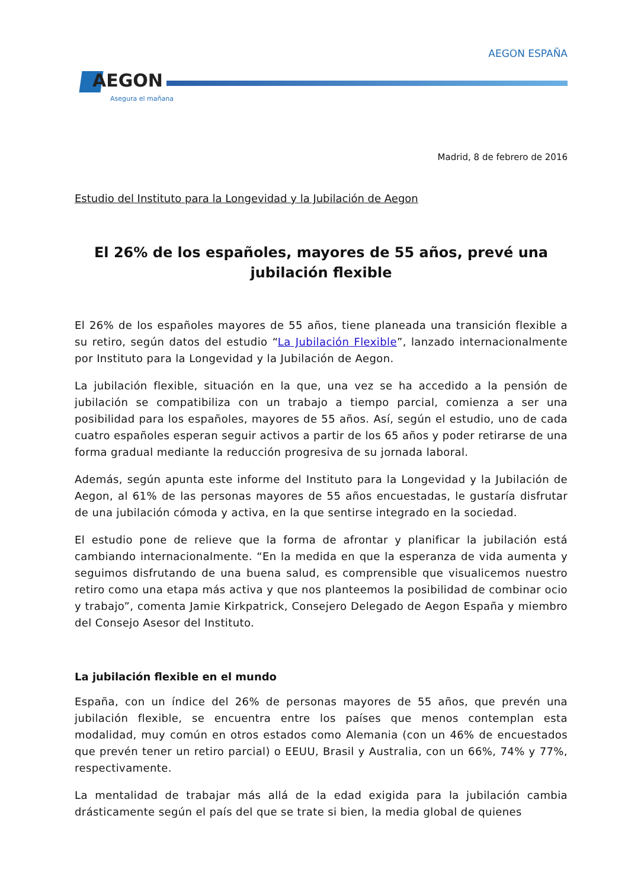AEGON
Asegura el mañana
AEGON ESPAÑA
Madrid, 8 de febrero de 2016
Estudio del Instituto para la Longevidad y la Jubilación de Aegon
El 26% de los españoles, mayores de 55 años, prevé una jubilación flexible
El 26% de los españoles mayores de 55 años, tiene planeada una transición flexible a su retiro, según datos del estudio “La Jubilación Flexible”, lanzado internacionalmente por Instituto para la Longevidad y la Jubilación de Aegon.
La jubilación flexible, situación en la que, una vez se ha accedido a la pensión de jubilación se compatibiliza con un trabajo a tiempo parcial, comienza a ser una posibilidad para los españoles, mayores de 55 años. Así, según el estudio, uno de cada cuatro españoles esperan seguir activos a partir de los 65 años y poder retirarse de una forma gradual mediante la reducción progresiva de su jornada laboral.
Además, según apunta este informe del Instituto para la Longevidad y la Jubilación de Aegon, al 61% de las personas mayores de 55 años encuestadas, le gustaría disfrutar de una jubilación cómoda y activa, en la que sentirse integrado en la sociedad.
El estudio pone de relieve que la forma de afrontar y planificar la jubilación está cambiando internacionalmente. “En la medida en que la esperanza de vida aumenta y seguimos disfrutando de una buena salud, es comprensible que visualicemos nuestro retiro como una etapa más activa y que nos planteemos la posibilidad de combinar ocio y trabajo”, comenta Jamie Kirkpatrick, Consejero Delegado de Aegon España y miembro del Consejo Asesor del Instituto.
La jubilación flexible en el mundo
España, con un índice del 26% de personas mayores de 55 años, que prevén una jubilación flexible, se encuentra entre los países que menos contemplan esta modalidad, muy común en otros estados como Alemania (con un 46% de encuestados que prevén tener un retiro parcial) o EEUU, Brasil y Australia, con un 66%, 74% y 77%, respectivamente.
La mentalidad de trabajar más allá de la edad exigida para la jubilación cambia drásticamente según el país del que se trate si bien, la media global de quienes